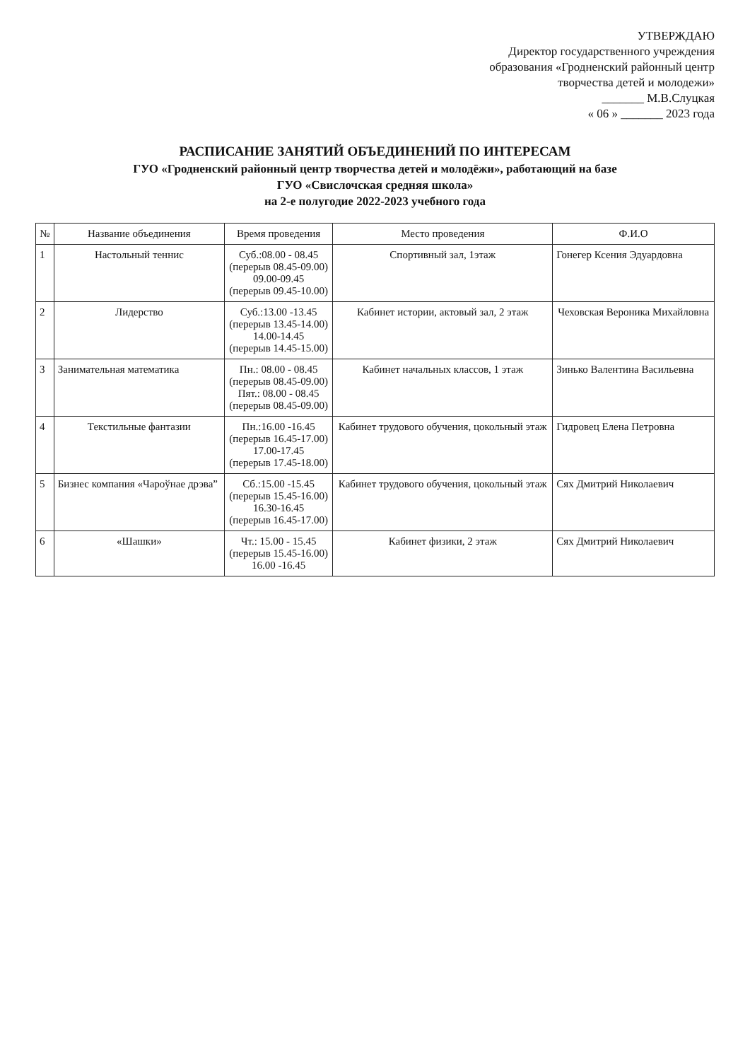УТВЕРЖДАЮ
Директор государственного учреждения образования «Гродненский районный центр творчества детей и молодежи»
_______ М.В.Слуцкая
« 06 » _______ 2023 года
РАСПИСАНИЕ ЗАНЯТИЙ ОБЪЕДИНЕНИЙ ПО ИНТЕРЕСАМ
ГУО «Гродненский районный центр творчества детей и молодёжи», работающий на базе
ГУО «Свислочская средняя школа»
на 2-е полугодие 2022-2023 учебного года
| № | Название объединения | Время проведения | Место проведения | Ф.И.О |
| --- | --- | --- | --- | --- |
| 1 | Настольный теннис | Суб.:08.00 - 08.45 (перерыв 08.45-09.00) 09.00-09.45 (перерыв 09.45-10.00) | Спортивный зал, 1этаж | Гонегер Ксения Эдуардовна |
| 2 | Лидерство | Суб.:13.00 -13.45 (перерыв 13.45-14.00) 14.00-14.45 (перерыв 14.45-15.00) | Кабинет истории, актовый зал, 2 этаж | Чеховская Вероника Михайловна |
| 3 | Занимательная математика | Пн.: 08.00 - 08.45 (перерыв 08.45-09.00) Пят.: 08.00 - 08.45 (перерыв 08.45-09.00) | Кабинет начальных классов, 1 этаж | Зинько Валентина Васильевна |
| 4 | Текстильные фантазии | Пн.:16.00 -16.45 (перерыв 16.45-17.00) 17.00-17.45 (перерыв 17.45-18.00) | Кабинет трудового обучения, цокольный этаж | Гидровец Елена Петровна |
| 5 | Бизнес компания «Чароўнае дрэва” | Сб.:15.00 -15.45 (перерыв 15.45-16.00) 16.30-16.45 (перерыв 16.45-17.00) | Кабинет трудового обучения, цокольный этаж | Сях Дмитрий Николаевич |
| 6 | «Шашки» | Чт.: 15.00 - 15.45 (перерыв 15.45-16.00) 16.00 -16.45 | Кабинет физики, 2 этаж | Сях Дмитрий Николаевич |